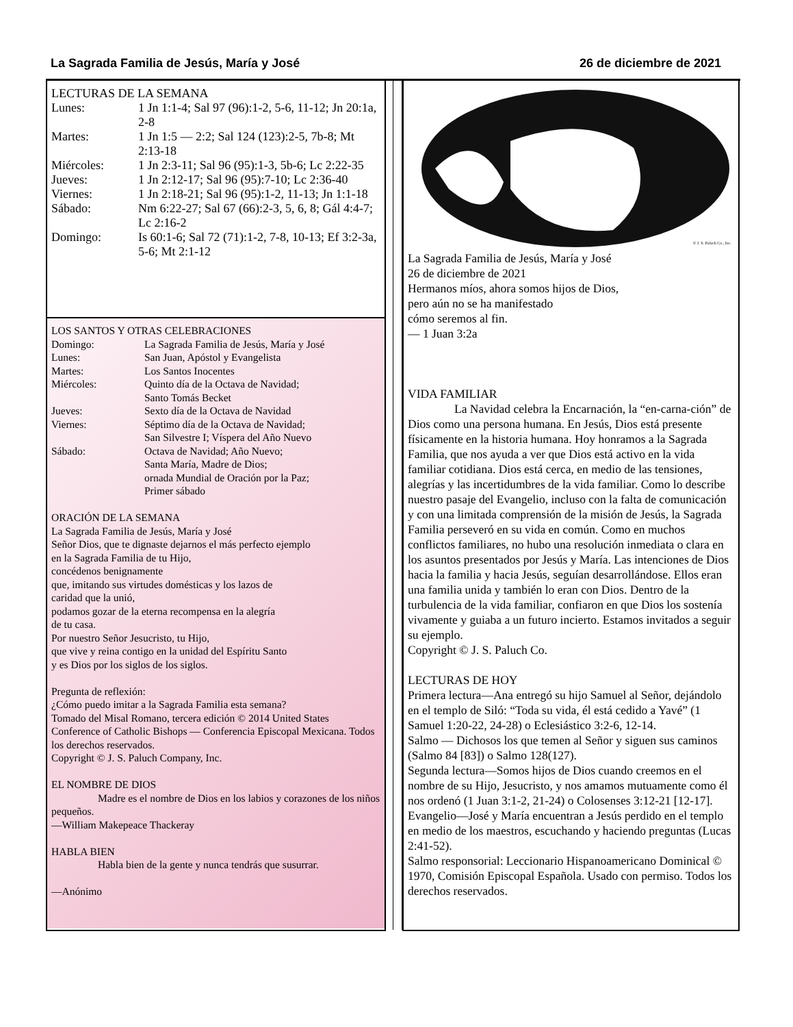La Sagrada Familia de Jesús, María y José 26 de diciembre de 2021
LECTURAS DE LA SEMANA
| Lunes: | 1 Jn 1:1-4; Sal 97 (96):1-2, 5-6, 11-12; Jn 20:1a, 2-8 |
| Martes: | 1 Jn 1:5 — 2:2; Sal 124 (123):2-5, 7b-8; Mt 2:13-18 |
| Miércoles: | 1 Jn 2:3-11; Sal 96 (95):1-3, 5b-6; Lc 2:22-35 |
| Jueves: | 1 Jn 2:12-17; Sal 96 (95):7-10; Lc 2:36-40 |
| Viernes: | 1 Jn 2:18-21; Sal 96 (95):1-2, 11-13; Jn 1:1-18 |
| Sábado: | Nm 6:22-27; Sal 67 (66):2-3, 5, 6, 8; Gál 4:4-7; Lc 2:16-2 |
| Domingo: | Is 60:1-6; Sal 72 (71):1-2, 7-8, 10-13; Ef 3:2-3a, 5-6; Mt 2:1-12 |
LOS SANTOS Y OTRAS CELEBRACIONES
| Domingo: | La Sagrada Familia de Jesús, María y José |
| Lunes: | San Juan, Apóstol y Evangelista |
| Martes: | Los Santos Inocentes |
| Miércoles: | Quinto día de la Octava de Navidad; Santo Tomás Becket |
| Jueves: | Sexto día de la Octava de Navidad |
| Viernes: | Séptimo día de la Octava de Navidad; San Silvestre I; Víspera del Año Nuevo |
| Sábado: | Octava de Navidad; Año Nuevo; Santa María, Madre de Dios; ornada Mundial de Oración por la Paz; Primer sábado |
ORACIÓN DE LA SEMANA
La Sagrada Familia de Jesús, María y José
Señor Dios, que te dignaste dejarnos el más perfecto ejemplo
en la Sagrada Familia de tu Hijo,
concédenos benignamente
que, imitando sus virtudes domésticas y los lazos de
caridad que la unió,
podamos gozar de la eterna recompensa en la alegría
de tu casa.
Por nuestro Señor Jesucristo, tu Hijo,
que vive y reina contigo en la unidad del Espíritu Santo
y es Dios por los siglos de los siglos.
Pregunta de reflexión:
¿Cómo puedo imitar a la Sagrada Familia esta semana?
Tomado del Misal Romano, tercera edición © 2014 United States Conference of Catholic Bishops — Conferencia Episcopal Mexicana. Todos los derechos reservados.
Copyright © J. S. Paluch Company, Inc.
EL NOMBRE DE DIOS
Madre es el nombre de Dios en los labios y corazones de los niños pequeños.
—William Makepeace Thackeray
HABLA BIEN
Habla bien de la gente y nunca tendrás que susurrar.
—Anónimo
© J. S. Paluch Co., Inc.
La Sagrada Familia de Jesús, María y José
26 de diciembre de 2021
Hermanos míos, ahora somos hijos de Dios,
pero aún no se ha manifestado
cómo seremos al fin.
— 1 Juan 3:2a
VIDA FAMILIAR
La Navidad celebra la Encarnación, la “en-carna-ción” de Dios como una persona humana. En Jesús, Dios está presente físicamente en la historia humana. Hoy honramos a la Sagrada Familia, que nos ayuda a ver que Dios está activo en la vida familiar cotidiana. Dios está cerca, en medio de las tensiones, alegrías y las incertidumbres de la vida familiar. Como lo describe nuestro pasaje del Evangelio, incluso con la falta de comunicación y con una limitada comprensión de la misión de Jesús, la Sagrada Familia perseveró en su vida en común. Como en muchos conflictos familiares, no hubo una resolución inmediata o clara en los asuntos presentados por Jesús y María. Las intenciones de Dios hacia la familia y hacia Jesús, seguían desarrollándose. Ellos eran una familia unida y también lo eran con Dios. Dentro de la turbulencia de la vida familiar, confiaron en que Dios los sostenía vivamente y guiaba a un futuro incierto. Estamos invitados a seguir su ejemplo.
Copyright © J. S. Paluch Co.
LECTURAS DE HOY
Primera lectura—Ana entregó su hijo Samuel al Señor, dejándolo en el templo de Siló: “Toda su vida, él está cedido a Yavé” (1 Samuel 1:20-22, 24-28) o Eclesiástico 3:2-6, 12-14.
Salmo — Dichosos los que temen al Señor y siguen sus caminos (Salmo 84 [83]) o Salmo 128(127).
Segunda lectura—Somos hijos de Dios cuando creemos en el nombre de su Hijo, Jesucristo, y nos amamos mutuamente como él nos ordenó (1 Juan 3:1-2, 21-24) o Colosenses 3:12-21 [12-17].
Evangelio—José y María encuentran a Jesús perdido en el templo en medio de los maestros, escuchando y haciendo preguntas (Lucas 2:41-52).
Salmo responsorial: Leccionario Hispanoamericano Dominical © 1970, Comisión Episcopal Española. Usado con permiso. Todos los derechos reservados.